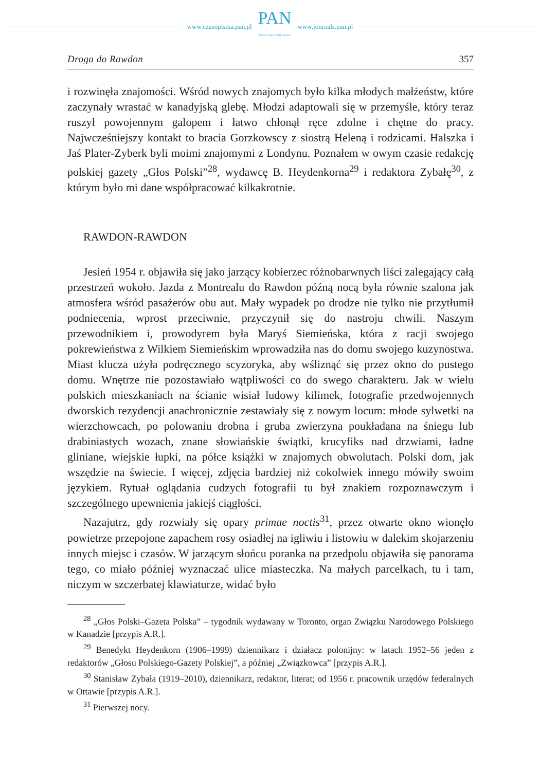www.czasopisma.pan.pl
PAN
POLSKA AKADEMIA NAUK
www.journals.pan.pl
Droga do Rawdon 357
i rozwinęła znajomości. Wśród nowych znajomych było kilka młodych małżeństw, które zaczynały wrastać w kanadyjską glebę. Młodzi adaptowali się w przemyśle, który teraz ruszył powojennym galopem i łatwo chłonął ręce zdolne i chętne do pracy. Najwcześniejszy kontakt to bracia Gorzkowscy z siostrą Heleną i rodzicami. Halszka i Jaś Plater-Zyberk byli moimi znajomymi z Londynu. Poznałem w owym czasie redakcję polskiej gazety „Głos Polski”<sup>28</sup>, wydawcę B. Heydenkorna<sup>29</sup> i redaktora Zybałę<sup>30</sup>, z którym było mi dane współpracować kilkakrotnie.
RAWDON-RAWDON
Jesień 1954 r. objawiła się jako jarzący kobierzec różnobarwnych liści zalegający całą przestrzeń wokoło. Jazda z Montrealu do Rawdon późną nocą była równie szalona jak atmosfera wśród pasażerów obu aut. Mały wypadek po drodze nie tylko nie przytłumił podniecenia, wprost przeciwnie, przyczynił się do nastroju chwili. Naszym przewodnikiem i, prowodyrem była Maryś Siemieńska, która z racji swojego pokrewieństwa z Wilkiem Siemieńskim wprowadziła nas do domu swojego kuzynostwa. Miast klucza użyła podręcznego scyzoryka, aby wśliznąć się przez okno do pustego domu. Wnętrze nie pozostawiało wątpliwości co do swego charakteru. Jak w wielu polskich mieszkaniach na ścianie wisiał ludowy kilimek, fotografie przedwojennych dworskich rezydencji anachronicznie zestawiały się z nowym locum: młode sylwetki na wierzchowcach, po polowaniu drobna i gruba zwierzyna poukładana na śniegu lub drabiniastych wozach, znane słowiańskie świątki, krucyfiks nad drzwiami, ładne gliniane, wiejskie łupki, na półce książki w znajomych obwolutach. Polski dom, jak wszędzie na świecie. I więcej, zdjęcia bardziej niż cokolwiek innego mówiły swoim językiem. Rytuał oglądania cudzych fotografii tu był znakiem rozpoznawczym i szczególnego upewnienia jakiejś ciągłości.
Nazajutrz, gdy rozwiały się opary primae noctis<sup>31</sup>, przez otwarte okno wionęło powietrze przepojone zapachem rosy osiadłej na igliwiu i listowiu w dalekim skojarzeniu innych miejsc i czasów. W jarzącym słońcu poranka na przedpolu objawiła się panorama tego, co miało później wyznaczać ulice miasteczka. Na małych parcelkach, tu i tam, niczym w szczerbatej klawiaturze, widać było
<sup>28</sup> „Głos Polski–Gazeta Polska” – tygodnik wydawany w Toronto, organ Związku Narodowego Polskiego w Kanadzie [przypis A.R.].
<sup>29</sup> Benedykt Heydenkorn (1906–1999) dziennikarz i działacz polonijny: w latach 1952–56 jeden z redaktorów „Głosu Polskiego-Gazety Polskiej”, a później „Związkowca” [przypis A.R.].
<sup>30</sup> Stanisław Zybała (1919–2010), dziennikarz, redaktor, literat; od 1956 r. pracownik urzędów federalnych w Ottawie [przypis A.R.].
<sup>31</sup> Pierwszej nocy.